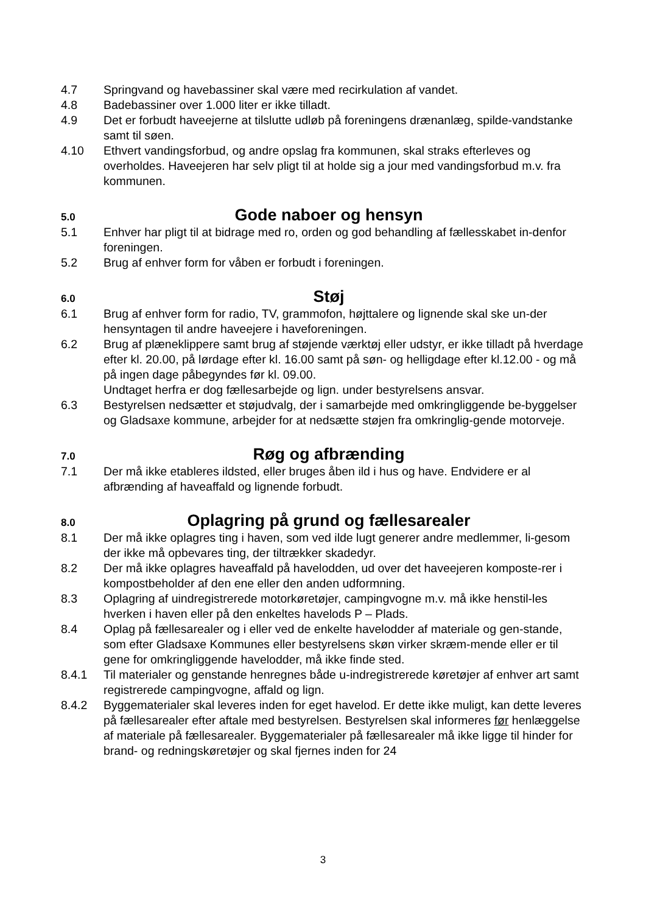4.7 Springvand og havebassiner skal være med recirkulation af vandet.
4.8 Badebassiner over 1.000 liter er ikke tilladt.
4.9 Det er forbudt haveejerne at tilslutte udløb på foreningens drænanlæg, spilde-vandstanke samt til søen.
4.10 Ethvert vandingsforbud, og andre opslag fra kommunen, skal straks efterleves og overholdes. Haveejeren har selv pligt til at holde sig a jour med vandingsforbud m.v. fra kommunen.
5.0
Gode naboer og hensyn
5.1 Enhver har pligt til at bidrage med ro, orden og god behandling af fællesskabet in-denfor foreningen.
5.2 Brug af enhver form for våben er forbudt i foreningen.
6.0
Støj
6.1 Brug af enhver form for radio, TV, grammofon, højttalere og lignende skal ske un-der hensyntagen til andre haveejere i haveforeningen.
6.2 Brug af plæneklippere samt brug af støjende værktøj eller udstyr, er ikke tilladt på hverdage efter kl. 20.00, på lørdage efter kl. 16.00 samt på søn- og helligdage efter kl.12.00 - og må på ingen dage påbegyndes før kl. 09.00.
Undtaget herfra er dog fællesarbejde og lign. under bestyrelsens ansvar.
6.3 Bestyrelsen nedsætter et støjudvalg, der i samarbejde med omkringliggende be-byggelser og Gladsaxe kommune, arbejder for at nedsætte støjen fra omkringlig-gende motorveje.
7.0
Røg og afbrænding
7.1 Der må ikke etableres ildsted, eller bruges åben ild i hus og have. Endvidere er al afbrænding af haveaffald og lignende forbudt.
8.0
Oplagring på grund og fællesarealer
8.1 Der må ikke oplagres ting i haven, som ved ilde lugt generer andre medlemmer, li-gesom der ikke må opbevares ting, der tiltrækker skadedyr.
8.2 Der må ikke oplagres haveaffald på havelodden, ud over det haveejeren komposte-rer i kompostbeholder af den ene eller den anden udformning.
8.3 Oplagring af uindregistrerede motorkøretøjer, campingvogne m.v. må ikke henstil-les hverken i haven eller på den enkeltes havelods P – Plads.
8.4 Oplag på fællesarealer og i eller ved de enkelte havelodder af materiale og gen-stande, som efter Gladsaxe Kommunes eller bestyrelsens skøn virker skræm-mende eller er til gene for omkringliggende havelodder, må ikke finde sted.
8.4.1 Til materialer og genstande henregnes både u-indregistrerede køretøjer af enhver art samt registrerede campingvogne, affald og lign.
8.4.2 Byggematerialer skal leveres inden for eget havelod. Er dette ikke muligt, kan dette leveres på fællesarealer efter aftale med bestyrelsen. Bestyrelsen skal informeres før henlæggelse af materiale på fællesarealer. Byggematerialer på fællesarealer må ikke ligge til hinder for brand- og redningskøretøjer og skal fjernes inden for 24
3